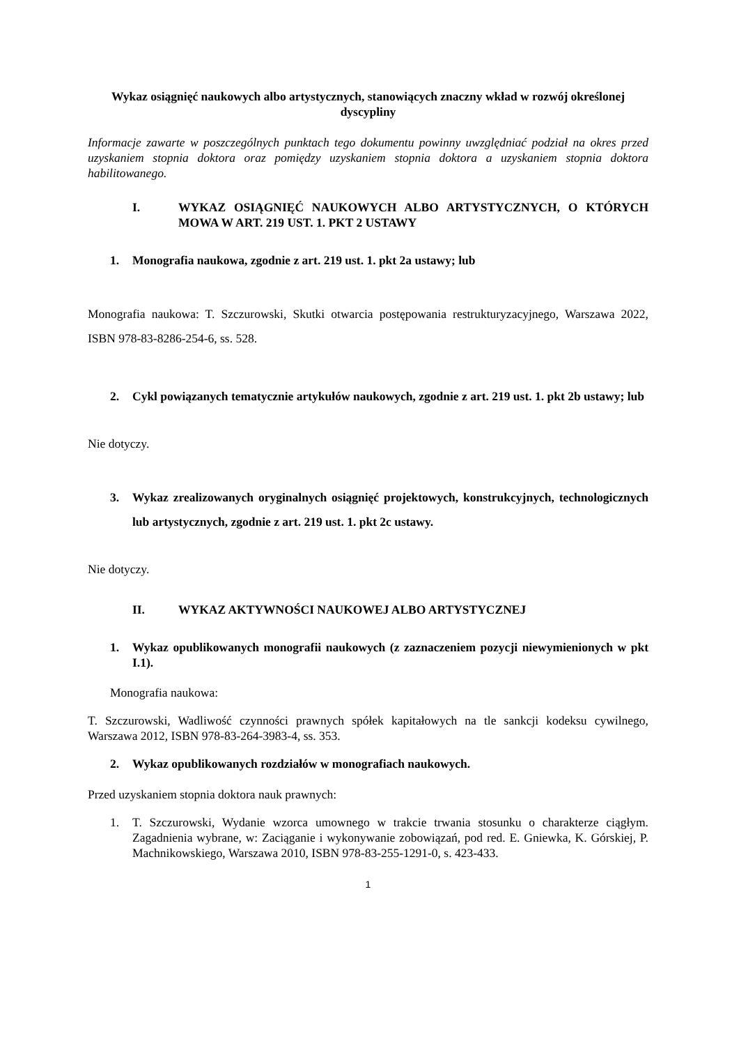Wykaz osiągnięć naukowych albo artystycznych, stanowiących znaczny wkład w rozwój określonej dyscypliny
Informacje zawarte w poszczególnych punktach tego dokumentu powinny uwzględniać podział na okres przed uzyskaniem stopnia doktora oraz pomiędzy uzyskaniem stopnia doktora a uzyskaniem stopnia doktora habilitowanego.
I. WYKAZ OSIĄGNIĘĆ NAUKOWYCH ALBO ARTYSTYCZNYCH, O KTÓRYCH MOWA W ART. 219 UST. 1. PKT 2 USTAWY
1. Monografia naukowa, zgodnie z art. 219 ust. 1. pkt 2a ustawy; lub
Monografia naukowa: T. Szczurowski, Skutki otwarcia postępowania restrukturyzacyjnego, Warszawa 2022, ISBN 978-83-8286-254-6, ss. 528.
2. Cykl powiązanych tematycznie artykułów naukowych, zgodnie z art. 219 ust. 1. pkt 2b ustawy; lub
Nie dotyczy.
3. Wykaz zrealizowanych oryginalnych osiągnięć projektowych, konstrukcyjnych, technologicznych lub artystycznych, zgodnie z art. 219 ust. 1. pkt 2c ustawy.
Nie dotyczy.
II. WYKAZ AKTYWNOŚCI NAUKOWEJ ALBO ARTYSTYCZNEJ
1. Wykaz opublikowanych monografii naukowych (z zaznaczeniem pozycji niewymienionych w pkt I.1).
Monografia naukowa:
T. Szczurowski, Wadliwość czynności prawnych spółek kapitałowych na tle sankcji kodeksu cywilnego, Warszawa 2012, ISBN 978-83-264-3983-4, ss. 353.
2. Wykaz opublikowanych rozdziałów w monografiach naukowych.
Przed uzyskaniem stopnia doktora nauk prawnych:
1. T. Szczurowski, Wydanie wzorca umownego w trakcie trwania stosunku o charakterze ciągłym. Zagadnienia wybrane, w: Zaciąganie i wykonywanie zobowiązań, pod red. E. Gniewka, K. Górskiej, P. Machnikowskiego, Warszawa 2010, ISBN 978-83-255-1291-0, s. 423-433.
1